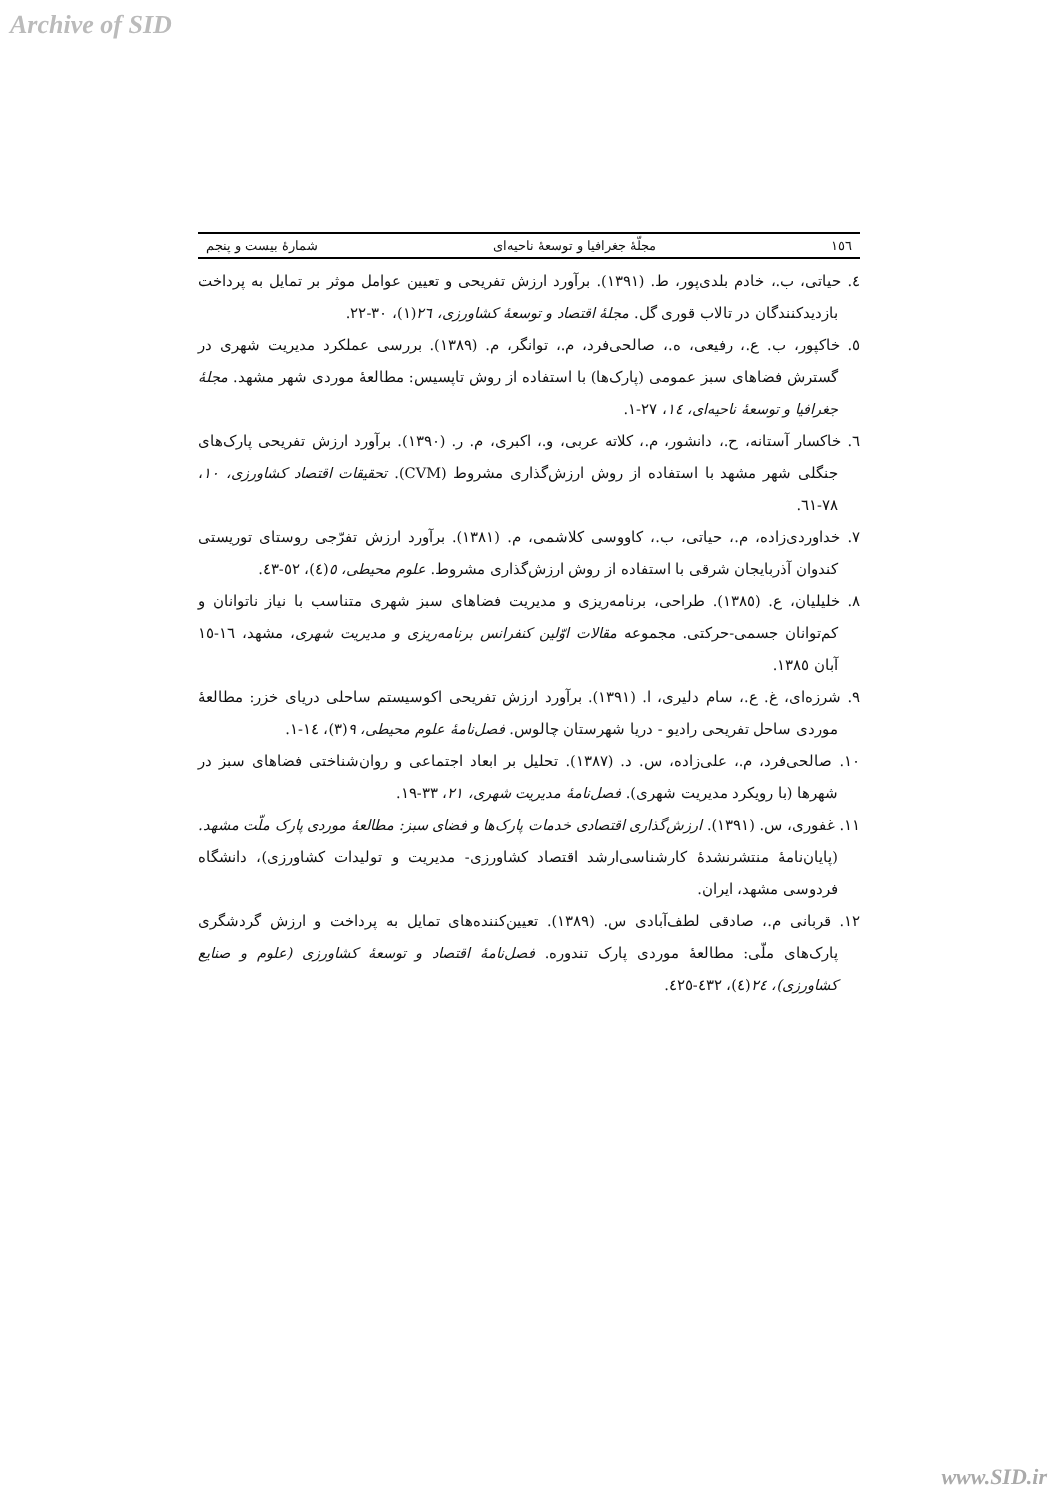Archive of SID
١٥٦ مجلّهٔ جغرافیا و توسعهٔ ناحیه‌ای شمارهٔ بیست و پنجم
٤. حیاتی، ب.، خادم بلدی‌پور، ط. (١٣٩١). برآورد ارزش تفریحی و تعیین عوامل موثر بر تمایل به پرداخت بازدیدکنندگان در تالاب قوری گل. مجلهٔ اقتصاد و توسعهٔ کشاورزی، ٢٦(١)، ٣٠-٢٢.
٥. خاکپور، ب. ع.، رفیعی، ه.، صالحی‌فرد، م.، توانگر، م. (١٣٨٩). بررسی عملکرد مدیریت شهری در گسترش فضاهای سبز عمومی (پارک‌ها) با استفاده از روش تاپسیس: مطالعهٔ موردی شهر مشهد. مجلهٔ جغرافیا و توسعهٔ ناحیه‌ای، ١٤، ٢٧-١.
٦. خاکسار آستانه، ح.، دانشور، م.، کلاته عربی، و.، اکبری، م. ر. (١٣٩٠). برآورد ارزش تفریحی پارک‌های جنگلی شهر مشهد با استفاده از روش ارزش‌گذاری مشروط (CVM). تحقیقات اقتصاد کشاورزی، ١٠، ٧٨-٦١.
٧. خداوردی‌زاده، م.، حیاتی، ب.، کاووسی کلاشمی، م. (١٣٨١). برآورد ارزش تفرّجی روستای توریستی کندوان آذربایجان شرقی با استفاده از روش ارزش‌گذاری مشروط. علوم محیطی، ٥(٤)، ٥٢-٤٣.
٨. خلیلیان، ع. (١٣٨٥). طراحی، برنامه‌ریزی و مدیریت فضاهای سبز شهری متناسب با نیاز ناتوانان و کم‌توانان جسمی-حرکتی. مجموعه مقالات اوّلین کنفرانس برنامه‌ریزی و مدیریت شهری، مشهد، ١٦-١٥ آبان ١٣٨٥.
٩. شرزه‌ای، غ. ع.، سام دلیری، ا. (١٣٩١). برآورد ارزش تفریحی اکوسیستم ساحلی دریای خزر: مطالعهٔ موردی ساحل تفریحی رادیو - دریا شهرستان چالوس. فصل‌نامهٔ علوم محیطی، ٩(٣)، ١٤-١.
١٠. صالحی‌فرد، م.، علی‌زاده، س. د. (١٣٨٧). تحلیل بر ابعاد اجتماعی و روان‌شناختی فضاهای سبز در شهرها (با رویکرد مدیریت شهری). فصل‌نامهٔ مدیریت شهری، ٢١، ٣٣-١٩.
١١. غفوری، س. (١٣٩١). ارزش‌گذاری اقتصادی خدمات پارک‌ها و فضای سبز: مطالعهٔ موردی پارک ملّت مشهد. (پایان‌نامهٔ منتشرنشدهٔ کارشناسی‌ارشد اقتصاد کشاورزی- مدیریت و تولیدات کشاورزی)، دانشگاه فردوسی مشهد، ایران.
١٢. قربانی م.، صادقی لطف‌آبادی س. (١٣٨٩). تعیین‌کننده‌های تمایل به پرداخت و ارزش گردشگری پارک‌های ملّی: مطالعهٔ موردی پارک تندوره. فصل‌نامهٔ اقتصاد و توسعهٔ کشاورزی (علوم و صنایع کشاورزی)، ٢٤(٤)، ٤٣٢-٤٢٥.
www.SID.ir